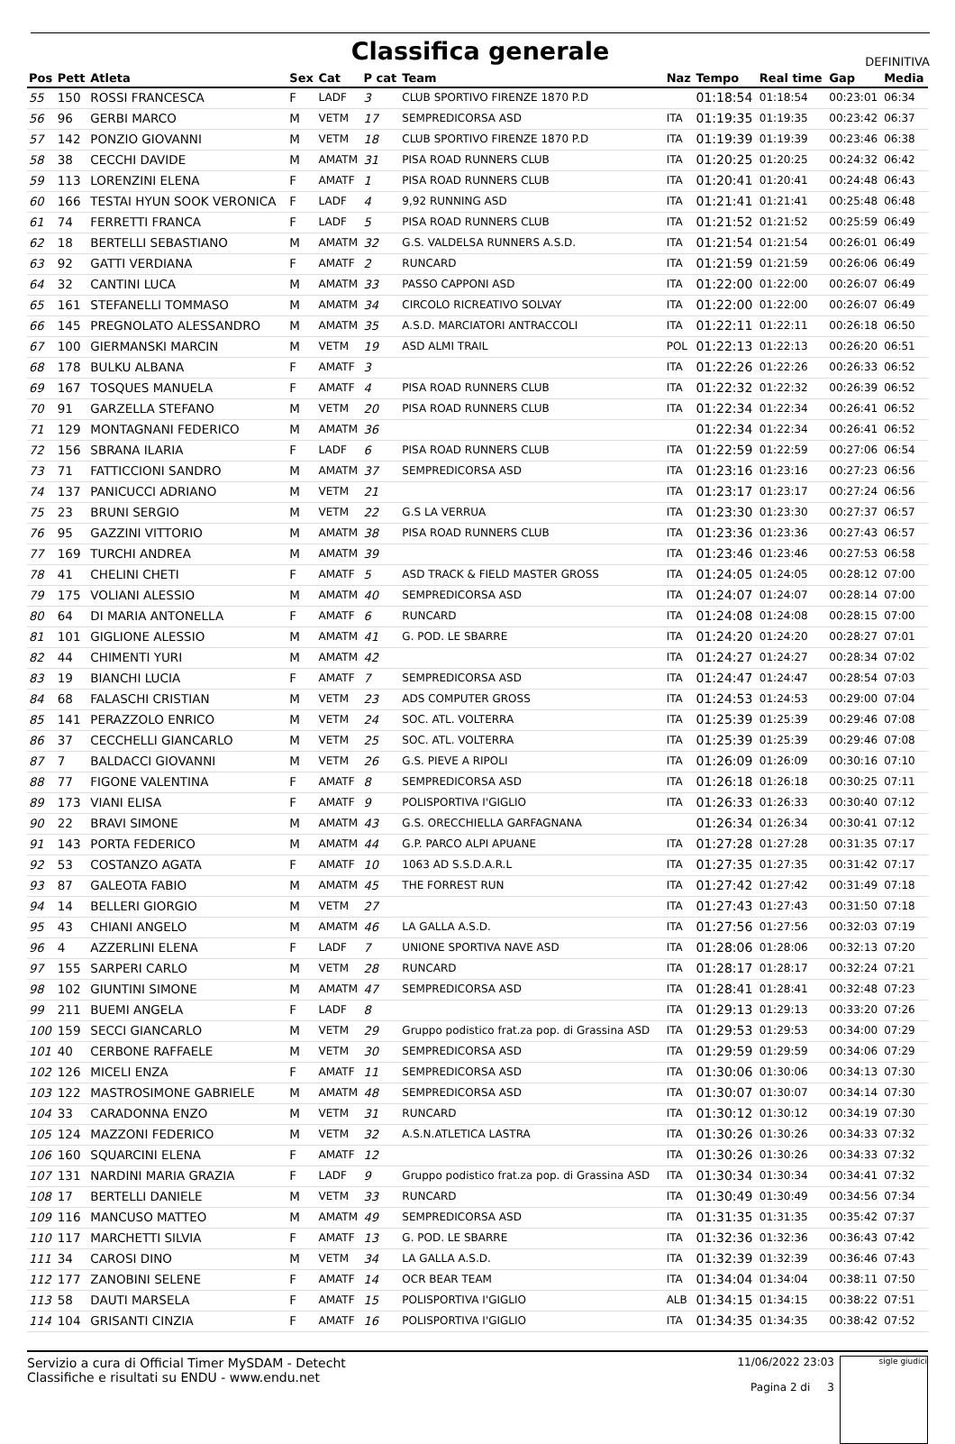Classifica generale
DEFINITIVA
| Pos | Pett | Atleta | Sex | Cat | P cat | Team | Naz | Tempo | Real time | Gap | Media |
| --- | --- | --- | --- | --- | --- | --- | --- | --- | --- | --- | --- |
| 55 | 150 | ROSSI FRANCESCA | F | LADF | 3 | CLUB SPORTIVO FIRENZE 1870 P.D | | 01:18:54 | 01:18:54 | 00:23:01 | 06:34 |
| 56 | 96 | GERBI MARCO | M | VETM | 17 | SEMPREDICORSA ASD | ITA | 01:19:35 | 01:19:35 | 00:23:42 | 06:37 |
| 57 | 142 | PONZIO GIOVANNI | M | VETM | 18 | CLUB SPORTIVO FIRENZE 1870 P.D | ITA | 01:19:39 | 01:19:39 | 00:23:46 | 06:38 |
| 58 | 38 | CECCHI DAVIDE | M | AMATM | 31 | PISA ROAD RUNNERS CLUB | ITA | 01:20:25 | 01:20:25 | 00:24:32 | 06:42 |
| 59 | 113 | LORENZINI ELENA | F | AMATF | 1 | PISA ROAD RUNNERS CLUB | ITA | 01:20:41 | 01:20:41 | 00:24:48 | 06:43 |
| 60 | 166 | TESTAI HYUN SOOK VERONICA | F | LADF | 4 | 9,92 RUNNING ASD | ITA | 01:21:41 | 01:21:41 | 00:25:48 | 06:48 |
| 61 | 74 | FERRETTI FRANCA | F | LADF | 5 | PISA ROAD RUNNERS CLUB | ITA | 01:21:52 | 01:21:52 | 00:25:59 | 06:49 |
| 62 | 18 | BERTELLI SEBASTIANO | M | AMATM | 32 | G.S. VALDELSA RUNNERS A.S.D. | ITA | 01:21:54 | 01:21:54 | 00:26:01 | 06:49 |
| 63 | 92 | GATTI VERDIANA | F | AMATF | 2 | RUNCARD | ITA | 01:21:59 | 01:21:59 | 00:26:06 | 06:49 |
| 64 | 32 | CANTINI LUCA | M | AMATM | 33 | PASSO CAPPONI ASD | ITA | 01:22:00 | 01:22:00 | 00:26:07 | 06:49 |
| 65 | 161 | STEFANELLI TOMMASO | M | AMATM | 34 | CIRCOLO RICREATIVO SOLVAY | ITA | 01:22:00 | 01:22:00 | 00:26:07 | 06:49 |
| 66 | 145 | PREGNOLATO ALESSANDRO | M | AMATM | 35 | A.S.D. MARCIATORI ANTRACCOLI | ITA | 01:22:11 | 01:22:11 | 00:26:18 | 06:50 |
| 67 | 100 | GIERMANSKI MARCIN | M | VETM | 19 | ASD ALMI TRAIL | POL | 01:22:13 | 01:22:13 | 00:26:20 | 06:51 |
| 68 | 178 | BULKU ALBANA | F | AMATF | 3 | | ITA | 01:22:26 | 01:22:26 | 00:26:33 | 06:52 |
| 69 | 167 | TOSQUES MANUELA | F | AMATF | 4 | PISA ROAD RUNNERS CLUB | ITA | 01:22:32 | 01:22:32 | 00:26:39 | 06:52 |
| 70 | 91 | GARZELLA STEFANO | M | VETM | 20 | PISA ROAD RUNNERS CLUB | ITA | 01:22:34 | 01:22:34 | 00:26:41 | 06:52 |
| 71 | 129 | MONTAGNANI FEDERICO | M | AMATM | 36 | | | 01:22:34 | 01:22:34 | 00:26:41 | 06:52 |
| 72 | 156 | SBRANA ILARIA | F | LADF | 6 | PISA ROAD RUNNERS CLUB | ITA | 01:22:59 | 01:22:59 | 00:27:06 | 06:54 |
| 73 | 71 | FATTICCIONI SANDRO | M | AMATM | 37 | SEMPREDICORSA ASD | ITA | 01:23:16 | 01:23:16 | 00:27:23 | 06:56 |
| 74 | 137 | PANICUCCI ADRIANO | M | VETM | 21 | | ITA | 01:23:17 | 01:23:17 | 00:27:24 | 06:56 |
| 75 | 23 | BRUNI SERGIO | M | VETM | 22 | G.S LA VERRUA | ITA | 01:23:30 | 01:23:30 | 00:27:37 | 06:57 |
| 76 | 95 | GAZZINI VITTORIO | M | AMATM | 38 | PISA ROAD RUNNERS CLUB | ITA | 01:23:36 | 01:23:36 | 00:27:43 | 06:57 |
| 77 | 169 | TURCHI ANDREA | M | AMATM | 39 | | ITA | 01:23:46 | 01:23:46 | 00:27:53 | 06:58 |
| 78 | 41 | CHELINI CHETI | F | AMATF | 5 | ASD TRACK & FIELD MASTER GROSS | ITA | 01:24:05 | 01:24:05 | 00:28:12 | 07:00 |
| 79 | 175 | VOLIANI ALESSIO | M | AMATM | 40 | SEMPREDICORSA ASD | ITA | 01:24:07 | 01:24:07 | 00:28:14 | 07:00 |
| 80 | 64 | DI MARIA ANTONELLA | F | AMATF | 6 | RUNCARD | ITA | 01:24:08 | 01:24:08 | 00:28:15 | 07:00 |
| 81 | 101 | GIGLIONE ALESSIO | M | AMATM | 41 | G. POD. LE SBARRE | ITA | 01:24:20 | 01:24:20 | 00:28:27 | 07:01 |
| 82 | 44 | CHIMENTI YURI | M | AMATM | 42 | | ITA | 01:24:27 | 01:24:27 | 00:28:34 | 07:02 |
| 83 | 19 | BIANCHI LUCIA | F | AMATF | 7 | SEMPREDICORSA ASD | ITA | 01:24:47 | 01:24:47 | 00:28:54 | 07:03 |
| 84 | 68 | FALASCHI CRISTIAN | M | VETM | 23 | ADS COMPUTER GROSS | ITA | 01:24:53 | 01:24:53 | 00:29:00 | 07:04 |
| 85 | 141 | PERAZZOLO ENRICO | M | VETM | 24 | SOC. ATL. VOLTERRA | ITA | 01:25:39 | 01:25:39 | 00:29:46 | 07:08 |
| 86 | 37 | CECCHELLI GIANCARLO | M | VETM | 25 | SOC. ATL. VOLTERRA | ITA | 01:25:39 | 01:25:39 | 00:29:46 | 07:08 |
| 87 | 7 | BALDACCI GIOVANNI | M | VETM | 26 | G.S. PIEVE A RIPOLI | ITA | 01:26:09 | 01:26:09 | 00:30:16 | 07:10 |
| 88 | 77 | FIGONE VALENTINA | F | AMATF | 8 | SEMPREDICORSA ASD | ITA | 01:26:18 | 01:26:18 | 00:30:25 | 07:11 |
| 89 | 173 | VIANI ELISA | F | AMATF | 9 | POLISPORTIVA I'GIGLIO | ITA | 01:26:33 | 01:26:33 | 00:30:40 | 07:12 |
| 90 | 22 | BRAVI SIMONE | M | AMATM | 43 | G.S. ORECCHIELLA GARFAGNANA | | 01:26:34 | 01:26:34 | 00:30:41 | 07:12 |
| 91 | 143 | PORTA FEDERICO | M | AMATM | 44 | G.P. PARCO ALPI APUANE | ITA | 01:27:28 | 01:27:28 | 00:31:35 | 07:17 |
| 92 | 53 | COSTANZO AGATA | F | AMATF | 10 | 1063 AD S.S.D.A.R.L | ITA | 01:27:35 | 01:27:35 | 00:31:42 | 07:17 |
| 93 | 87 | GALEOTA FABIO | M | AMATM | 45 | THE FORREST RUN | ITA | 01:27:42 | 01:27:42 | 00:31:49 | 07:18 |
| 94 | 14 | BELLERI GIORGIO | M | VETM | 27 | | ITA | 01:27:43 | 01:27:43 | 00:31:50 | 07:18 |
| 95 | 43 | CHIANI ANGELO | M | AMATM | 46 | LA GALLA A.S.D. | ITA | 01:27:56 | 01:27:56 | 00:32:03 | 07:19 |
| 96 | 4 | AZZERLINI ELENA | F | LADF | 7 | UNIONE SPORTIVA NAVE ASD | ITA | 01:28:06 | 01:28:06 | 00:32:13 | 07:20 |
| 97 | 155 | SARPERI CARLO | M | VETM | 28 | RUNCARD | ITA | 01:28:17 | 01:28:17 | 00:32:24 | 07:21 |
| 98 | 102 | GIUNTINI SIMONE | M | AMATM | 47 | SEMPREDICORSA ASD | ITA | 01:28:41 | 01:28:41 | 00:32:48 | 07:23 |
| 99 | 211 | BUEMI ANGELA | F | LADF | 8 | | ITA | 01:29:13 | 01:29:13 | 00:33:20 | 07:26 |
| 100 | 159 | SECCI GIANCARLO | M | VETM | 29 | Gruppo podistico frat.za pop. di Grassina ASD | ITA | 01:29:53 | 01:29:53 | 00:34:00 | 07:29 |
| 101 | 40 | CERBONE RAFFAELE | M | VETM | 30 | SEMPREDICORSA ASD | ITA | 01:29:59 | 01:29:59 | 00:34:06 | 07:29 |
| 102 | 126 | MICELI ENZA | F | AMATF | 11 | SEMPREDICORSA ASD | ITA | 01:30:06 | 01:30:06 | 00:34:13 | 07:30 |
| 103 | 122 | MASTROSIMONE GABRIELE | M | AMATM | 48 | SEMPREDICORSA ASD | ITA | 01:30:07 | 01:30:07 | 00:34:14 | 07:30 |
| 104 | 33 | CARADONNA ENZO | M | VETM | 31 | RUNCARD | ITA | 01:30:12 | 01:30:12 | 00:34:19 | 07:30 |
| 105 | 124 | MAZZONI FEDERICO | M | VETM | 32 | A.S.N.ATLETICA LASTRA | ITA | 01:30:26 | 01:30:26 | 00:34:33 | 07:32 |
| 106 | 160 | SQUARCINI ELENA | F | AMATF | 12 | | ITA | 01:30:26 | 01:30:26 | 00:34:33 | 07:32 |
| 107 | 131 | NARDINI MARIA GRAZIA | F | LADF | 9 | Gruppo podistico frat.za pop. di Grassina ASD | ITA | 01:30:34 | 01:30:34 | 00:34:41 | 07:32 |
| 108 | 17 | BERTELLI DANIELE | M | VETM | 33 | RUNCARD | ITA | 01:30:49 | 01:30:49 | 00:34:56 | 07:34 |
| 109 | 116 | MANCUSO MATTEO | M | AMATM | 49 | SEMPREDICORSA ASD | ITA | 01:31:35 | 01:31:35 | 00:35:42 | 07:37 |
| 110 | 117 | MARCHETTI SILVIA | F | AMATF | 13 | G. POD. LE SBARRE | ITA | 01:32:36 | 01:32:36 | 00:36:43 | 07:42 |
| 111 | 34 | CAROSI DINO | M | VETM | 34 | LA GALLA A.S.D. | ITA | 01:32:39 | 01:32:39 | 00:36:46 | 07:43 |
| 112 | 177 | ZANOBINI SELENE | F | AMATF | 14 | OCR BEAR TEAM | ITA | 01:34:04 | 01:34:04 | 00:38:11 | 07:50 |
| 113 | 58 | DAUTI MARSELA | F | AMATF | 15 | POLISPORTIVA I'GIGLIO | ALB | 01:34:15 | 01:34:15 | 00:38:22 | 07:51 |
| 114 | 104 | GRISANTI CINZIA | F | AMATF | 16 | POLISPORTIVA I'GIGLIO | ITA | 01:34:35 | 01:34:35 | 00:38:42 | 07:52 |
Servizio a cura di Official Timer MySDAM - Detecht
Classifiche e risultati su ENDU - www.endu.net
11/06/2022 23:03
Pagina 2 di 3
sigle giudici